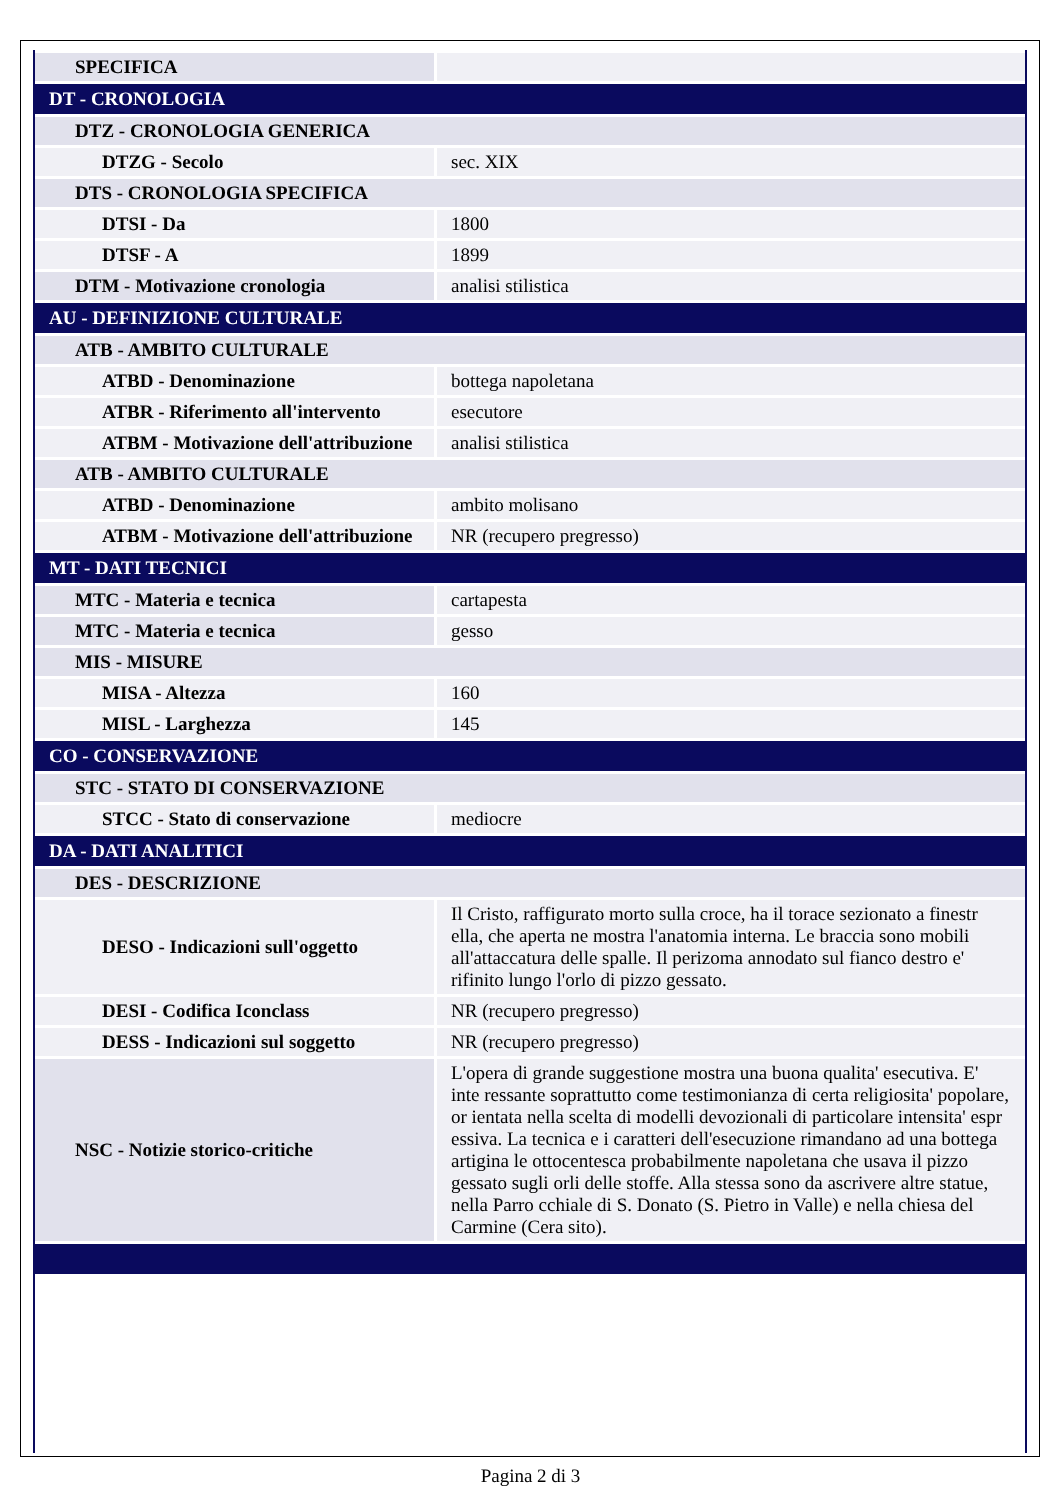| SPECIFICA | |
| DT - CRONOLOGIA | |
| DTZ - CRONOLOGIA GENERICA | |
| DTZG - Secolo | sec. XIX |
| DTS - CRONOLOGIA SPECIFICA | |
| DTSI - Da | 1800 |
| DTSF - A | 1899 |
| DTM - Motivazione cronologia | analisi stilistica |
| AU - DEFINIZIONE CULTURALE | |
| ATB - AMBITO CULTURALE | |
| ATBD - Denominazione | bottega napoletana |
| ATBR - Riferimento all'intervento | esecutore |
| ATBM - Motivazione dell'attribuzione | analisi stilistica |
| ATB - AMBITO CULTURALE | |
| ATBD - Denominazione | ambito molisano |
| ATBM - Motivazione dell'attribuzione | NR (recupero pregresso) |
| MT - DATI TECNICI | |
| MTC - Materia e tecnica | cartapesta |
| MTC - Materia e tecnica | gesso |
| MIS - MISURE | |
| MISA - Altezza | 160 |
| MISL - Larghezza | 145 |
| CO - CONSERVAZIONE | |
| STC - STATO DI CONSERVAZIONE | |
| STCC - Stato di conservazione | mediocre |
| DA - DATI ANALITICI | |
| DES - DESCRIZIONE | |
| DESO - Indicazioni sull'oggetto | Il Cristo, raffigurato morto sulla croce, ha il torace sezionato a finestr ella, che aperta ne mostra l'anatomia interna. Le braccia sono mobili all'attaccatura delle spalle. Il perizoma annodato sul fianco destro e' rifinito lungo l'orlo di pizzo gessato. |
| DESI - Codifica Iconclass | NR (recupero pregresso) |
| DESS - Indicazioni sul soggetto | NR (recupero pregresso) |
| NSC - Notizie storico-critiche | L'opera di grande suggestione mostra una buona qualita' esecutiva. E' inte ressante soprattutto come testimonianza di certa religiosita' popolare, or ientata nella scelta di modelli devozionali di particolare intensita' espr essiva. La tecnica e i caratteri dell'esecuzione rimandano ad una bottega artigina le ottocentesca probabilmente napoletana che usava il pizzo gessato sugli orli delle stoffe. Alla stessa sono da ascrivere altre statue, nella Parro cchiale di S. Donato (S. Pietro in Valle) e nella chiesa del Carmine (Cera sito). |
Pagina 2 di 3